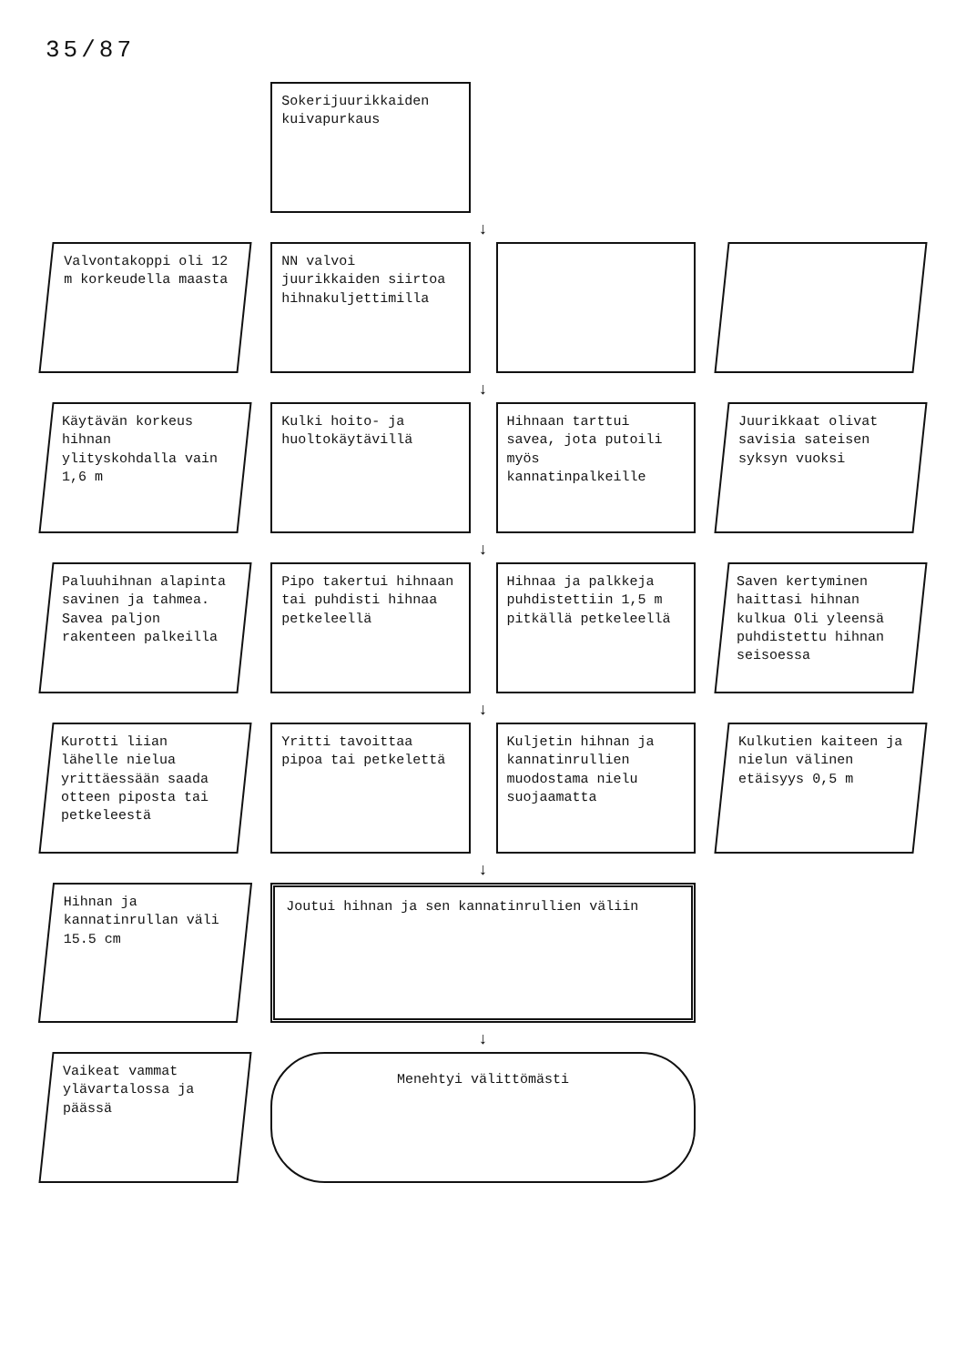35/87
Sokerijuurikkaiden kuivapurkaus
↓
Valvontakoppi oli 12 m korkeudella maasta
NN valvoi juurikkaiden siirtoa hihnakuljettimilla
↓
Käytävän korkeus hihnan ylityskohdalla vain 1,6 m
Kulki hoito- ja huoltokäytävillä
Hihnaan tarttui savea, jota putoili myös kannatinpalkeille
Juurikkaat olivat savisia sateisen syksyn vuoksi
↓
Paluuhihnan alapinta savinen ja tahmea. Savea paljon rakenteen palkeilla
Pipo takertui hihnaan tai puhdisti hihnaa petkeleellä
Hihnaa ja palkkeja puhdistettiin 1,5 m pitkällä petkeleellä
Saven kertyminen haittasi hihnan kulkua Oli yleensä puhdistettu hihnan seisoessa
↓
Kurotti liian lähelle nielua yrittäessään saada otteen piposta tai petkeleestä
Yritti tavoittaa pipoa tai petkelettä
Kuljetin hihnan ja kannatinrullien muodostama nielu suojaamatta
Kulkutien kaiteen ja nielun välinen etäisyys 0,5 m
↓
Hihnan ja kannatinrullan väli 15.5 cm
Joutui hihnan ja sen kannatinrullien väliin
↓
Vaikeat vammat ylävartalossa ja päässä
Menehtyi välittömästi